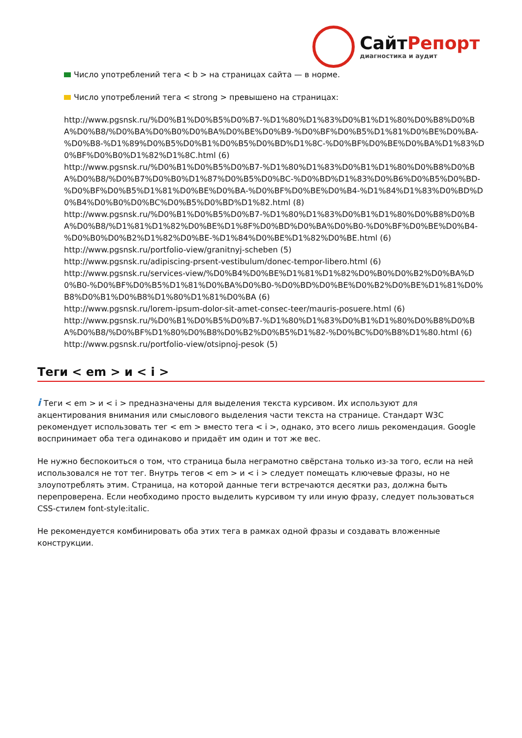СайтРепорт
диагностика и аудит
Число употреблений тега < b > на страницах сайта — в норме.
Число употреблений тега < strong > превышено на страницах:
http://www.pgsnsk.ru/%D0%B1%D0%B5%D0%B7-%D1%80%D1%83%D0%B1%D1%80%D0%B8%D0%BA%D0%B8/%D0%BA%D0%B0%D0%BA%D0%BE%D0%B9-%D0%BF%D0%B5%D1%81%D0%BE%D0%BA-%D0%B8-%D1%89%D0%B5%D0%B1%D0%B5%D0%BD%D1%8C-%D0%BF%D0%BE%D0%BA%D1%83%D0%BF%D0%B0%D1%82%D1%8C.html (6)
http://www.pgsnsk.ru/%D0%B1%D0%B5%D0%B7-%D1%80%D1%83%D0%B1%D1%80%D0%B8%D0%BA%D0%B8/%D0%B7%D0%B0%D1%87%D0%B5%D0%BC-%D0%BD%D1%83%D0%B6%D0%B5%D0%BD-%D0%BF%D0%B5%D1%81%D0%BE%D0%BA-%D0%BF%D0%BE%D0%B4-%D1%84%D1%83%D0%BD%D0%B4%D0%B0%D0%BC%D0%B5%D0%BD%D1%82.html (8)
http://www.pgsnsk.ru/%D0%B1%D0%B5%D0%B7-%D1%80%D1%83%D0%B1%D1%80%D0%B8%D0%BA%D0%B8/%D1%81%D1%82%D0%BE%D1%8F%D0%BD%D0%BA%D0%B0-%D0%BF%D0%BE%D0%B4-%D0%B0%D0%B2%D1%82%D0%BE-%D1%84%D0%BE%D1%82%D0%BE.html (6)
http://www.pgsnsk.ru/portfolio-view/granitnyj-scheben (5)
http://www.pgsnsk.ru/adipiscing-prsent-vestibulum/donec-tempor-libero.html (6)
http://www.pgsnsk.ru/services-view/%D0%B4%D0%BE%D1%81%D1%82%D0%B0%D0%B2%D0%BA%D0%B0-%D0%BF%D0%B5%D1%81%D0%BA%D0%B0-%D0%BD%D0%BE%D0%B2%D0%BE%D1%81%D0%B8%D0%B1%D0%B8%D1%80%D1%81%D0%BA (6)
http://www.pgsnsk.ru/lorem-ipsum-dolor-sit-amet-consec-teer/mauris-posuere.html (6)
http://www.pgsnsk.ru/%D0%B1%D0%B5%D0%B7-%D1%80%D1%83%D0%B1%D1%80%D0%B8%D0%BA%D0%B8/%D0%BF%D1%80%D0%B8%D0%B2%D0%B5%D1%82-%D0%BC%D0%B8%D1%80.html (6)
http://www.pgsnsk.ru/portfolio-view/otsipnoj-pesok (5)
Теги < em > и < i >
i Теги < em > и < i > предназначены для выделения текста курсивом. Их используют для акцентирования внимания или смыслового выделения части текста на странице. Стандарт W3C рекомендует использовать тег < em > вместо тега < i >, однако, это всего лишь рекомендация. Google воспринимает оба тега одинаково и придаёт им один и тот же вес.
Не нужно беспокоиться о том, что страница была неграмотно свёрстана только из-за того, если на ней использовался не тот тег. Внутрь тегов < em > и < i > следует помещать ключевые фразы, но не злоупотреблять этим. Страница, на которой данные теги встречаются десятки раз, должна быть перепроверена. Если необходимо просто выделить курсивом ту или иную фразу, следует пользоваться CSS-стилем font-style:italic.
Не рекомендуется комбинировать оба этих тега в рамках одной фразы и создавать вложенные конструкции.